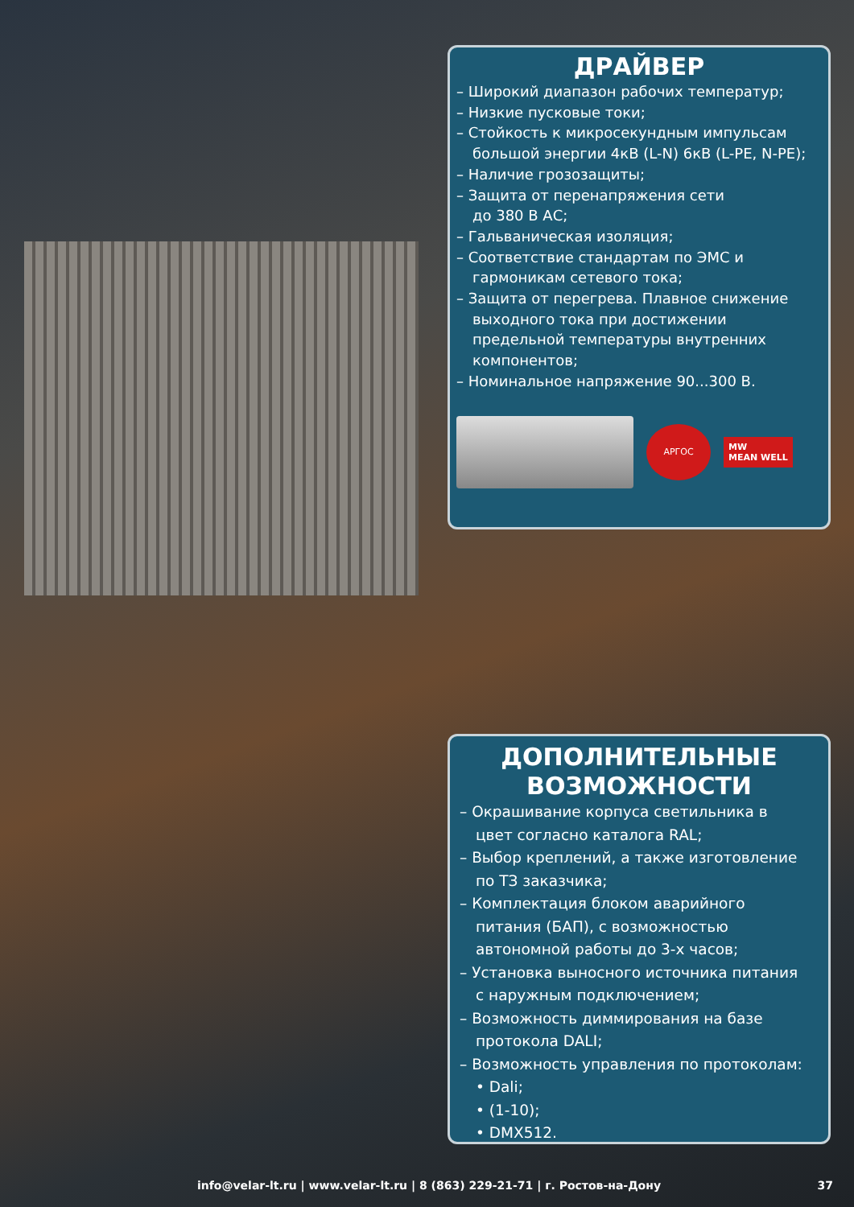ДРАЙВЕР
– Широкий диапазон рабочих температур;
– Низкие пусковые токи;
– Стойкость к микросекундным импульсам
большой энергии 4кВ (L-N) 6кВ (L-PE, N-PE);
– Наличие грозозащиты;
– Защита от перенапряжения сети
до 380 В АС;
– Гальваническая изоляция;
– Соответствие стандартам по ЭМС и
гармоникам сетевого тока;
– Защита от перегрева. Плавное снижение
выходного тока при достижении
предельной температуры внутренних
компонентов;
– Номинальное напряжение 90...300 В.
АРГОС
MW
MEAN WELL
ДОПОЛНИТЕЛЬНЫЕ
ВОЗМОЖНОСТИ
– Окрашивание корпуса светильника в
цвет согласно каталога RAL;
– Выбор креплений, а также изготовление
по ТЗ заказчика;
– Комплектация блоком аварийного
питания (БАП), с возможностью
автономной работы до 3-х часов;
– Установка выносного источника питания
с наружным подключением;
– Возможность диммирования на базе
протокола DALI;
– Возможность управления по протоколам:
• Dali;
• (1-10);
• DMX512.
info@velar-lt.ru | www.velar-lt.ru | 8 (863) 229-21-71 | г. Ростов-на-Дону 37